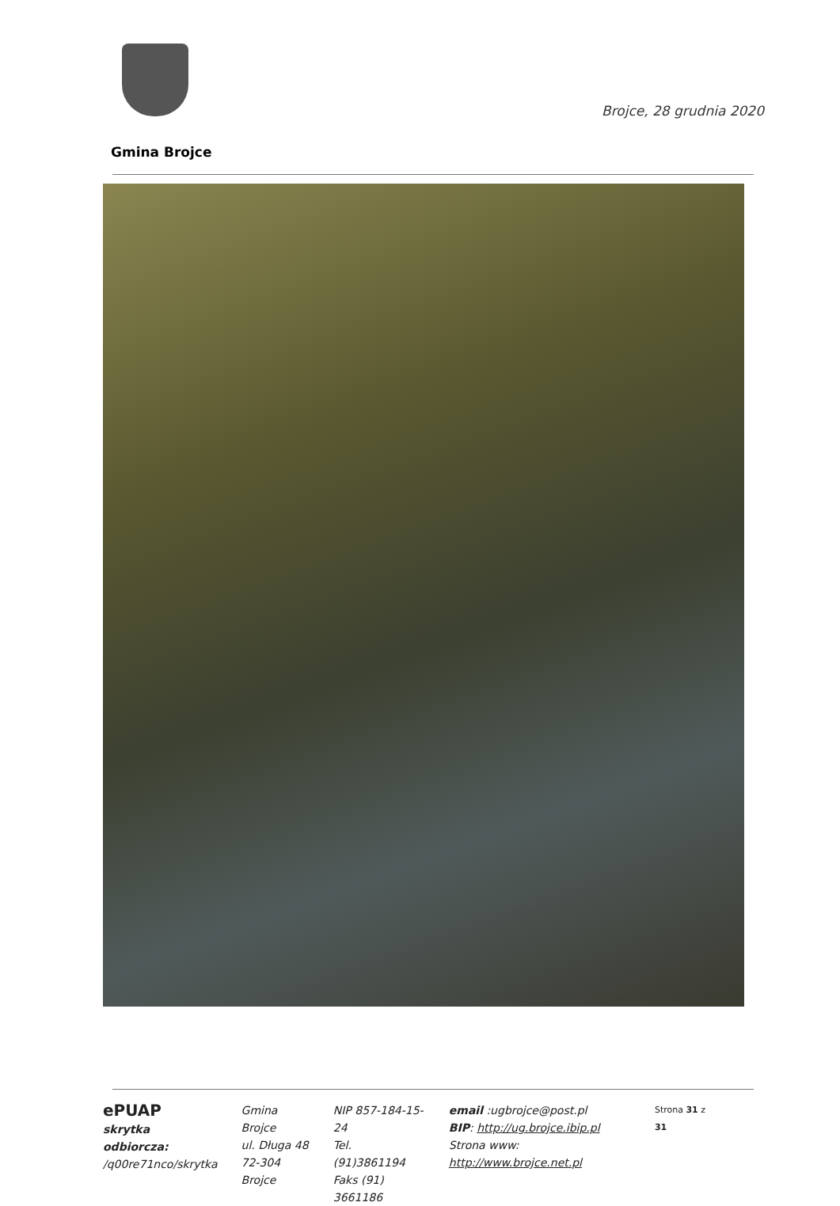Brojce, 28 grudnia 2020
Gmina Brojce
ePUAP
skrytka odbiorcza:
/q00re71nco/skrytka
Gmina Brojce
ul. Długa 48
72-304 Brojce
NIP 857-184-15-24
Tel. (91)3861194
Faks (91) 3661186
email :ugbrojce@post.pl
BIP: http://ug.brojce.ibip.pl
Strona www: http://www.brojce.net.pl
Strona 31 z 31